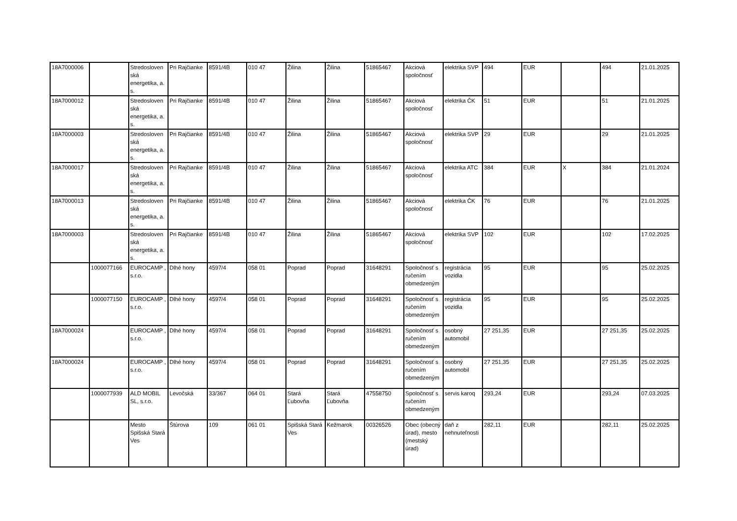| 18A7000006 | | Stredosloven ská energetika, a. s. | Pri Rajčianke | 8591/4B | 010 47 | Žilina | Žilina | 51865467 | Akciová spoločnosť | elektrika SVP | 494 | EUR | | 494 | 21.01.2025 |
| 18A7000012 | | Stredosloven ská energetika, a. s. | Pri Rajčianke | 8591/4B | 010 47 | Žilina | Žilina | 51865467 | Akciová spoločnosť | elektrika ČK | 51 | EUR | | 51 | 21.01.2025 |
| 18A7000003 | | Stredosloven ská energetika, a. s. | Pri Rajčianke | 8591/4B | 010 47 | Žilina | Žilina | 51865467 | Akciová spoločnosť | elektrika SVP | 29 | EUR | | 29 | 21.01.2025 |
| 18A7000017 | | Stredosloven ská energetika, a. s. | Pri Rajčianke | 8591/4B | 010 47 | Žilina | Žilina | 51865467 | Akciová spoločnosť | elektrika ATC | 384 | EUR | X | 384 | 21.01.2024 |
| 18A7000013 | | Stredosloven ská energetika, a. s. | Pri Rajčianke | 8591/4B | 010 47 | Žilina | Žilina | 51865467 | Akciová spoločnosť | elektrika ČK | 76 | EUR | | 76 | 21.01.2025 |
| 18A7000003 | | Stredosloven ská energetika, a. s. | Pri Rajčianke | 8591/4B | 010 47 | Žilina | Žilina | 51865467 | Akciová spoločnosť | elektrika SVP | 102 | EUR | | 102 | 17.02.2025 |
| | 1000077166 | EUROCAMP , s.r.o. | Dlhé hony | 4597/4 | 058 01 | Poprad | Poprad | 31648291 | Spoločnosť s ručením obmedzeným | registrácia vozidla | 95 | EUR | | 95 | 25.02.2025 |
| | 1000077150 | EUROCAMP , s.r.o. | Dlhé hony | 4597/4 | 058 01 | Poprad | Poprad | 31648291 | Spoločnosť s ručením obmedzeným | registrácia vozidla | 95 | EUR | | 95 | 25.02.2025 |
| 18A7000024 | | EUROCAMP , s.r.o. | Dlhé hony | 4597/4 | 058 01 | Poprad | Poprad | 31648291 | Spoločnosť s ručením obmedzeným | osobný automobil | 27 251,35 | EUR | | 27 251,35 | 25.02.2025 |
| 18A7000024 | | EUROCAMP , s.r.o. | Dlhé hony | 4597/4 | 058 01 | Poprad | Poprad | 31648291 | Spoločnosť s ručením obmedzeným | osobný automobil | 27 251,35 | EUR | | 27 251,35 | 25.02.2025 |
| | 1000077939 | ALD MOBIL SL, s.r.o. | Levočská | 33/367 | 064 01 | Stará Ľubovňa | Stará Ľubovňa | 47558750 | Spoločnosť s ručením obmedzeným | servis karoq | 293,24 | EUR | | 293,24 | 07.03.2025 |
| | | Mesto Spišská Stará Ves | Štúrova | 109 | 061 01 | Spišská Stará Ves | Kežmarok | 00326526 | Obec (obecný úrad), mesto (mestský úrad) | daň z nehnuteľnosti | 282,11 | EUR | | 282,11 | 25.02.2025 |